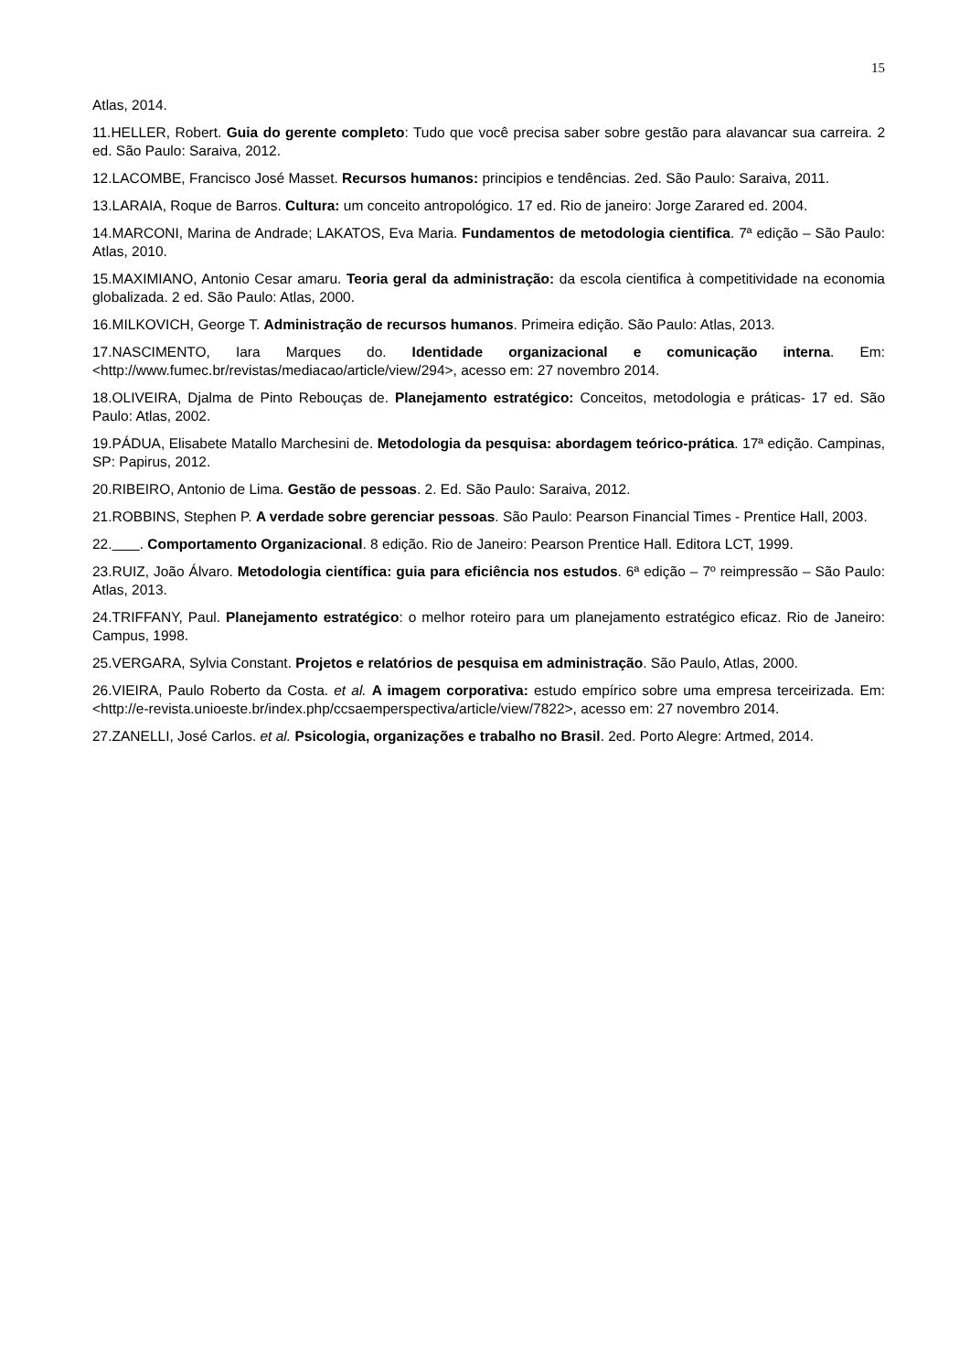15
Atlas, 2014.
11.HELLER, Robert. Guia do gerente completo: Tudo que você precisa saber sobre gestão para alavancar sua carreira. 2 ed. São Paulo: Saraiva, 2012.
12.LACOMBE, Francisco José Masset. Recursos humanos: principios e tendências. 2ed. São Paulo: Saraiva, 2011.
13.LARAIA, Roque de Barros. Cultura: um conceito antropológico. 17 ed. Rio de janeiro: Jorge Zarared ed. 2004.
14.MARCONI, Marina de Andrade; LAKATOS, Eva Maria. Fundamentos de metodologia cientifica. 7ª edição – São Paulo: Atlas, 2010.
15.MAXIMIANO, Antonio Cesar amaru. Teoria geral da administração: da escola cientifica à competitividade na economia globalizada. 2 ed. São Paulo: Atlas, 2000.
16.MILKOVICH, George T. Administração de recursos humanos. Primeira edição. São Paulo: Atlas, 2013.
17.NASCIMENTO, Iara Marques do. Identidade organizacional e comunicação interna. Em: <http://www.fumec.br/revistas/mediacao/article/view/294>, acesso em: 27 novembro 2014.
18.OLIVEIRA, Djalma de Pinto Rebouças de. Planejamento estratégico: Conceitos, metodologia e práticas- 17 ed. São Paulo: Atlas, 2002.
19.PÁDUA, Elisabete Matallo Marchesini de. Metodologia da pesquisa: abordagem teórico-prática. 17ª edição. Campinas, SP: Papirus, 2012.
20.RIBEIRO, Antonio de Lima. Gestão de pessoas. 2. Ed. São Paulo: Saraiva, 2012.
21.ROBBINS, Stephen P. A verdade sobre gerenciar pessoas. São Paulo: Pearson Financial Times - Prentice Hall, 2003.
22. . Comportamento Organizacional. 8 edição. Rio de Janeiro: Pearson Prentice Hall. Editora LCT, 1999.
23.RUIZ, João Álvaro. Metodologia científica: guia para eficiência nos estudos. 6ª edição – 7º reimpressão – São Paulo: Atlas, 2013.
24.TRIFFANY, Paul. Planejamento estratégico: o melhor roteiro para um planejamento estratégico eficaz. Rio de Janeiro: Campus, 1998.
25.VERGARA, Sylvia Constant. Projetos e relatórios de pesquisa em administração. São Paulo, Atlas, 2000.
26.VIEIRA, Paulo Roberto da Costa. et al. A imagem corporativa: estudo empírico sobre uma empresa terceirizada. Em: <http://e-revista.unioeste.br/index.php/ccsaemperspectiva/article/view/7822>, acesso em: 27 novembro 2014.
27.ZANELLI, José Carlos. et al. Psicologia, organizações e trabalho no Brasil. 2ed. Porto Alegre: Artmed, 2014.